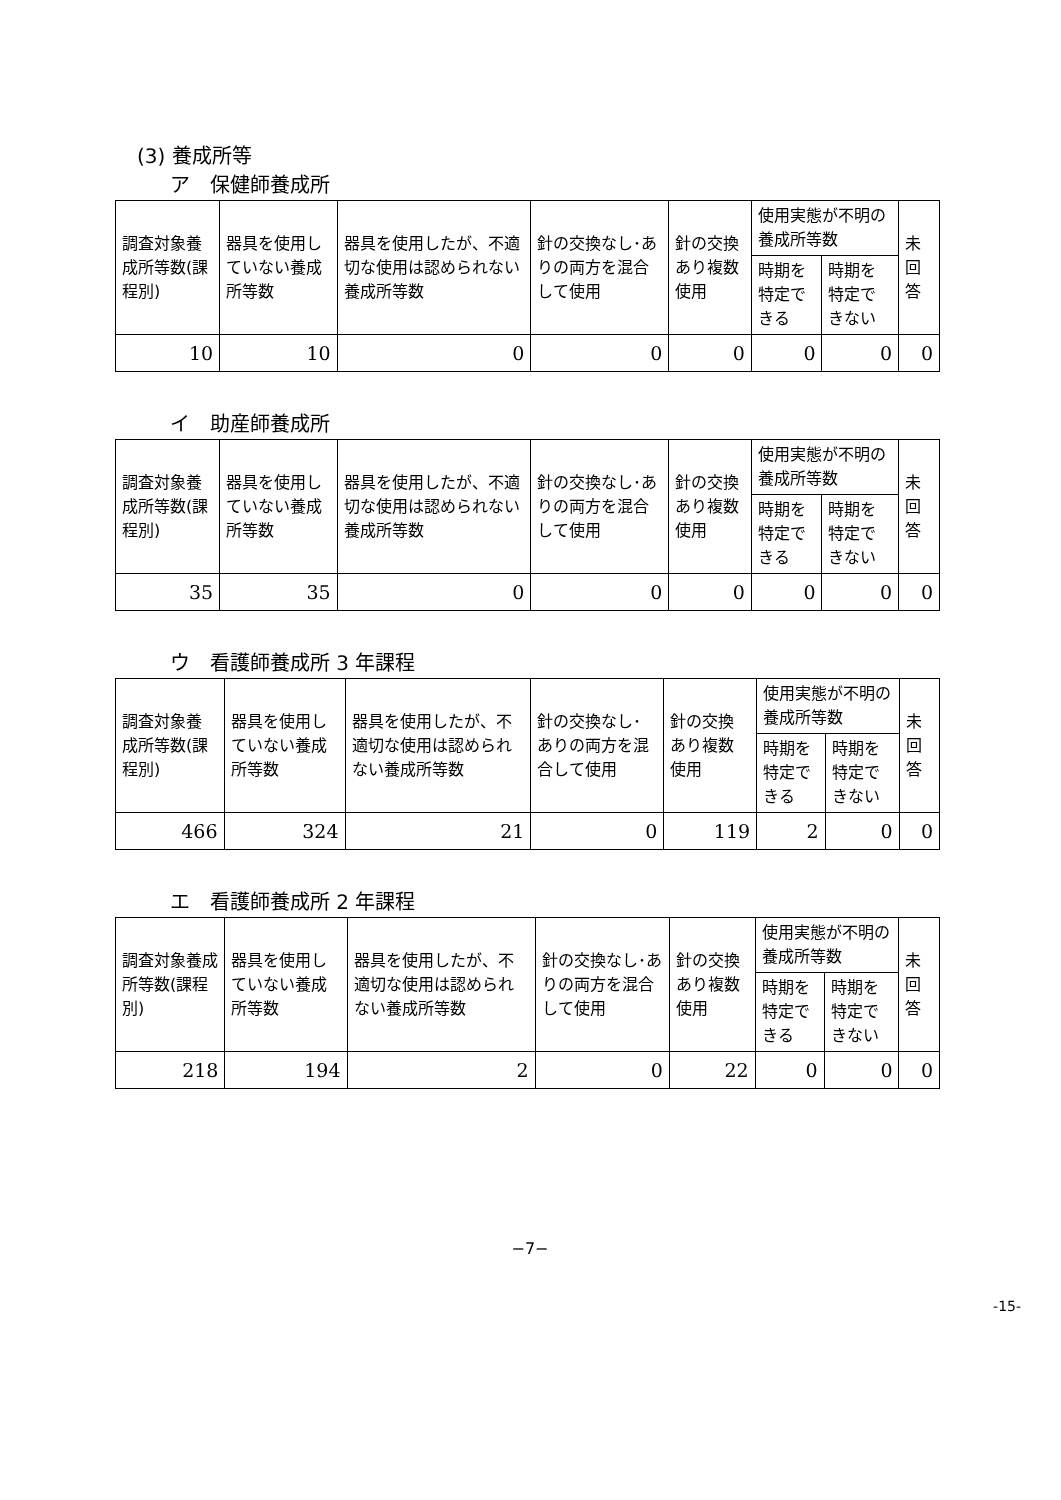(3) 養成所等
ア　保健師養成所
| 調査対象養成所等数(課程別) | 器具を使用していない養成所等数 | 器具を使用したが、不適切な使用は認められない養成所等数 | 針の交換なし･ありの両方を混合して使用 | 針の交換あり複数使用 | 使用実態が不明の養成所等数 | | 未回答 |
| --- | --- | --- | --- | --- | --- | --- | --- |
| | | | | | 時期を特定できる | 時期を特定できない | |
| 10 | 10 | 0 | 0 | 0 | 0 | 0 | 0 |
イ　助産師養成所
| 調査対象養成所等数(課程別) | 器具を使用していない養成所等数 | 器具を使用したが、不適切な使用は認められない養成所等数 | 針の交換なし･ありの両方を混合して使用 | 針の交換あり複数使用 | 使用実態が不明の養成所等数 | | 未回答 |
| --- | --- | --- | --- | --- | --- | --- | --- |
| | | | | | 時期を特定できる | 時期を特定できない | |
| 35 | 35 | 0 | 0 | 0 | 0 | 0 | 0 |
ウ　看護師養成所 3 年課程
| 調査対象養成所等数(課程別) | 器具を使用していない養成所等数 | 器具を使用したが、不適切な使用は認められない養成所等数 | 針の交換なし･ありの両方を混合して使用 | 針の交換あり複数使用 | 使用実態が不明の養成所等数 | | 未回答 |
| --- | --- | --- | --- | --- | --- | --- | --- |
| | | | | | 時期を特定できる | 時期を特定できない | |
| 466 | 324 | 21 | 0 | 119 | 2 | 0 | 0 |
エ　看護師養成所 2 年課程
| 調査対象養成所等数(課程別) | 器具を使用していない養成所等数 | 器具を使用したが、不適切な使用は認められない養成所等数 | 針の交換なし･ありの両方を混合して使用 | 針の交換あり複数使用 | 使用実態が不明の養成所等数 | | 未回答 |
| --- | --- | --- | --- | --- | --- | --- | --- |
| | | | | | 時期を特定できる | 時期を特定できない | |
| 218 | 194 | 2 | 0 | 22 | 0 | 0 | 0 |
−7−
-15-